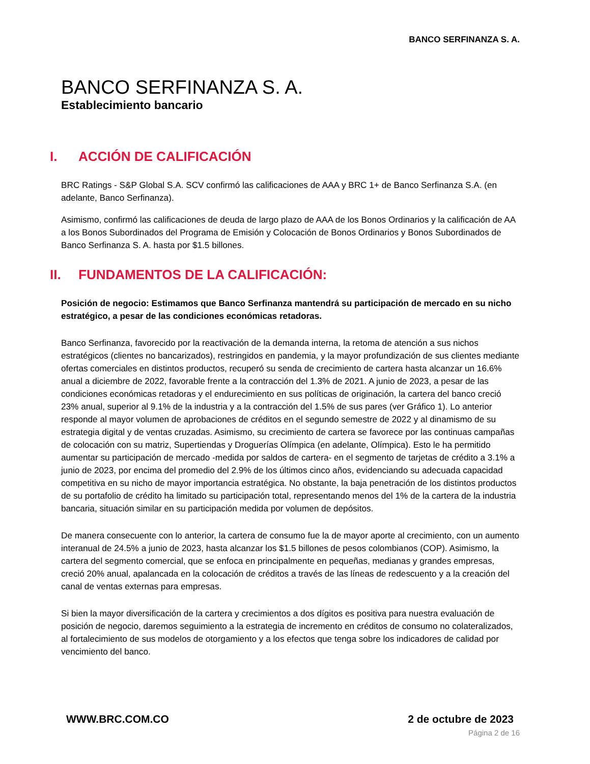BANCO SERFINANZA S. A.
BANCO SERFINANZA S. A.
Establecimiento bancario
I. ACCIÓN DE CALIFICACIÓN
BRC Ratings - S&P Global S.A. SCV confirmó las calificaciones de AAA y BRC 1+ de Banco Serfinanza S.A. (en adelante, Banco Serfinanza).
Asimismo, confirmó las calificaciones de deuda de largo plazo de AAA de los Bonos Ordinarios y la calificación de AA a los Bonos Subordinados del Programa de Emisión y Colocación de Bonos Ordinarios y Bonos Subordinados de Banco Serfinanza S. A. hasta por $1.5 billones.
II. FUNDAMENTOS DE LA CALIFICACIÓN:
Posición de negocio: Estimamos que Banco Serfinanza mantendrá su participación de mercado en su nicho estratégico, a pesar de las condiciones económicas retadoras.
Banco Serfinanza, favorecido por la reactivación de la demanda interna, la retoma de atención a sus nichos estratégicos (clientes no bancarizados), restringidos en pandemia, y la mayor profundización de sus clientes mediante ofertas comerciales en distintos productos, recuperó su senda de crecimiento de cartera hasta alcanzar un 16.6% anual a diciembre de 2022, favorable frente a la contracción del 1.3% de 2021. A junio de 2023, a pesar de las condiciones económicas retadoras y el endurecimiento en sus políticas de originación, la cartera del banco creció 23% anual, superior al 9.1% de la industria y a la contracción del 1.5% de sus pares (ver Gráfico 1). Lo anterior responde al mayor volumen de aprobaciones de créditos en el segundo semestre de 2022 y al dinamismo de su estrategia digital y de ventas cruzadas. Asimismo, su crecimiento de cartera se favorece por las continuas campañas de colocación con su matriz, Supertiendas y Droguerías Olímpica (en adelante, Olímpica). Esto le ha permitido aumentar su participación de mercado -medida por saldos de cartera- en el segmento de tarjetas de crédito a 3.1% a junio de 2023, por encima del promedio del 2.9% de los últimos cinco años, evidenciando su adecuada capacidad competitiva en su nicho de mayor importancia estratégica. No obstante, la baja penetración de los distintos productos de su portafolio de crédito ha limitado su participación total, representando menos del 1% de la cartera de la industria bancaria, situación similar en su participación medida por volumen de depósitos.
De manera consecuente con lo anterior, la cartera de consumo fue la de mayor aporte al crecimiento, con un aumento interanual de 24.5% a junio de 2023, hasta alcanzar los $1.5 billones de pesos colombianos (COP). Asimismo, la cartera del segmento comercial, que se enfoca en principalmente en pequeñas, medianas y grandes empresas, creció 20% anual, apalancada en la colocación de créditos a través de las líneas de redescuento y a la creación del canal de ventas externas para empresas.
Si bien la mayor diversificación de la cartera y crecimientos a dos dígitos es positiva para nuestra evaluación de posición de negocio, daremos seguimiento a la estrategia de incremento en créditos de consumo no colateralizados, al fortalecimiento de sus modelos de otorgamiento y a los efectos que tenga sobre los indicadores de calidad por vencimiento del banco.
WWW.BRC.COM.CO 2 de octubre de 2023
Página 2 de 16